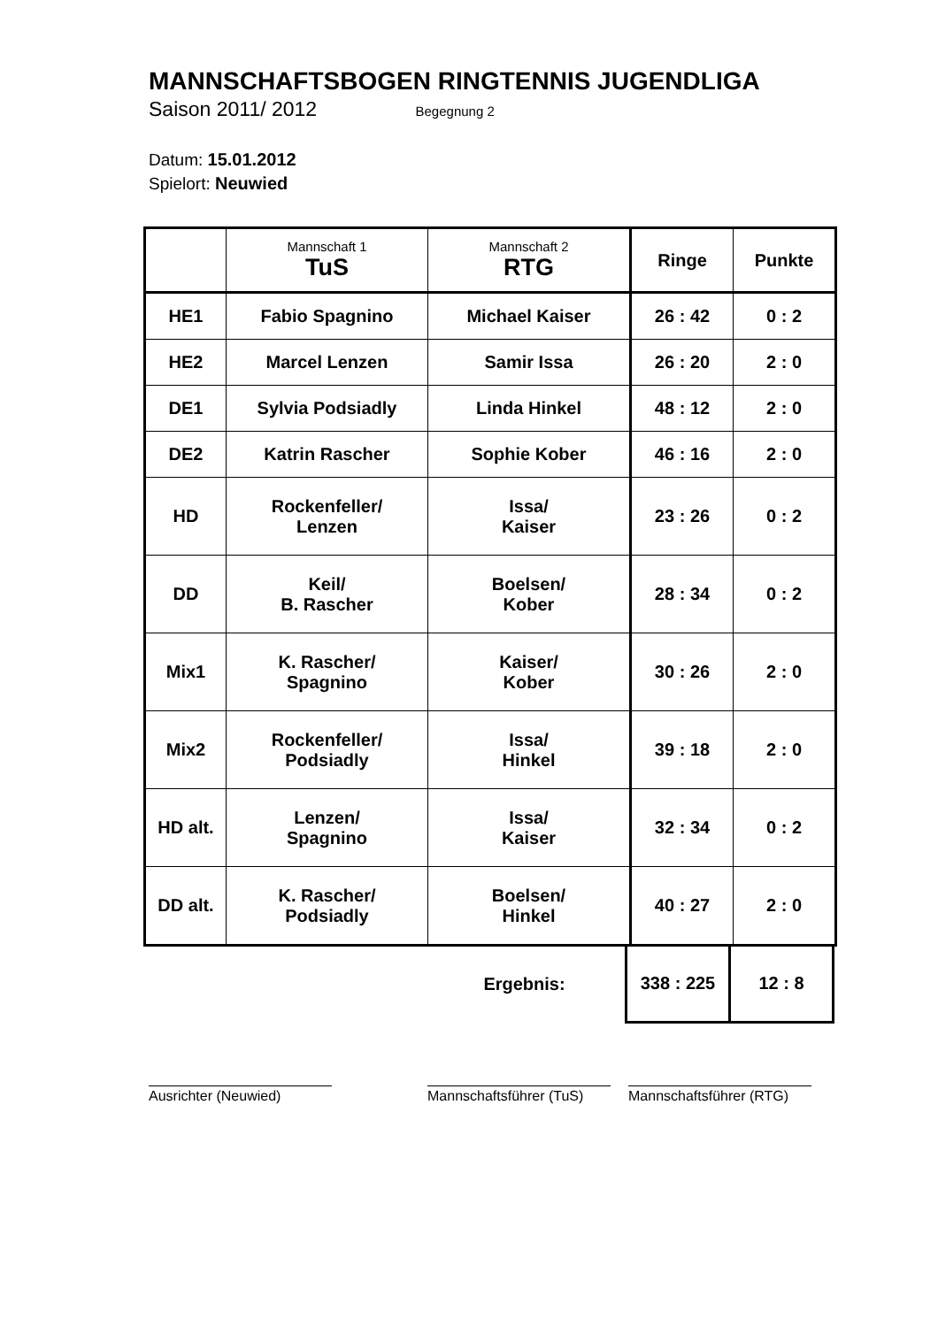MANNSCHAFTSBOGEN RINGTENNIS JUGENDLIGA
Saison 2011/ 2012 Begegnung 2
Datum: 15.01.2012
Spielort: Neuwied
| | Mannschaft 1 TuS | Mannschaft 2 RTG | Ringe | Punkte |
| --- | --- | --- | --- | --- |
| HE1 | Fabio Spagnino | Michael Kaiser | 26 : 42 | 0 : 2 |
| HE2 | Marcel Lenzen | Samir Issa | 26 : 20 | 2 : 0 |
| DE1 | Sylvia Podsiadly | Linda Hinkel | 48 : 12 | 2 : 0 |
| DE2 | Katrin Rascher | Sophie Kober | 46 : 16 | 2 : 0 |
| HD | Rockenfeller/ Lenzen | Issa/ Kaiser | 23 : 26 | 0 : 2 |
| DD | Keil/ B. Rascher | Boelsen/ Kober | 28 : 34 | 0 : 2 |
| Mix1 | K. Rascher/ Spagnino | Kaiser/ Kober | 30 : 26 | 2 : 0 |
| Mix2 | Rockenfeller/ Podsiadly | Issa/ Hinkel | 39 : 18 | 2 : 0 |
| HD alt. | Lenzen/ Spagnino | Issa/ Kaiser | 32 : 34 | 0 : 2 |
| DD alt. | K. Rascher/ Podsiadly | Boelsen/ Hinkel | 40 : 27 | 2 : 0 |
| | | Ergebnis: | 338 : 225 | 12 : 8 |
Ausrichter (Neuwied) Mannschaftsführer (TuS)
Mannschaftsführer (RTG)